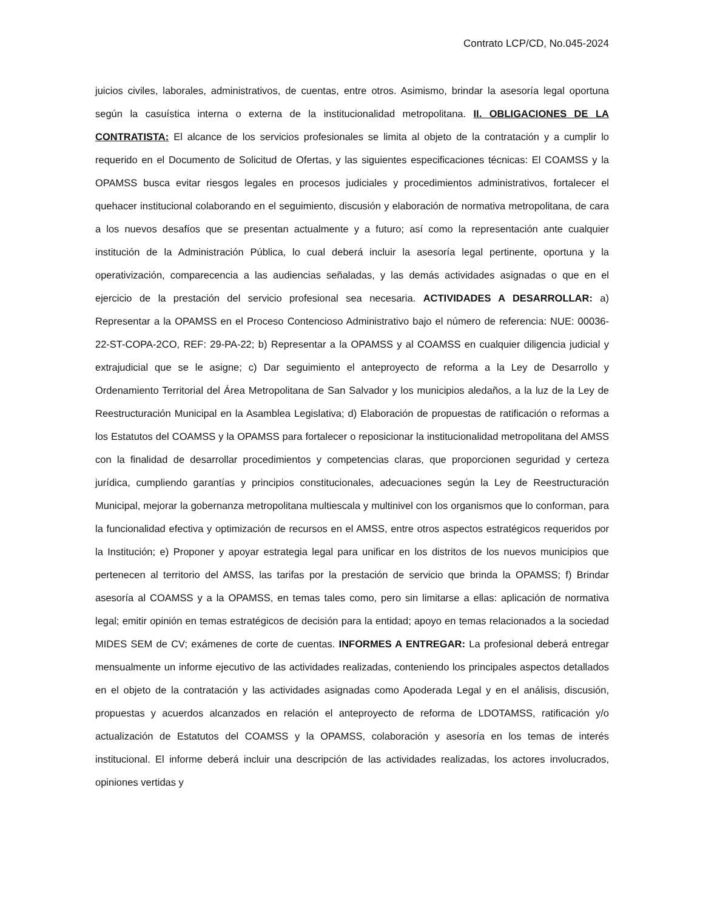Contrato LCP/CD, No.045-2024
juicios civiles, laborales, administrativos, de cuentas, entre otros. Asimismo, brindar la asesoría legal oportuna según la casuística interna o externa de la institucionalidad metropolitana. II. OBLIGACIONES DE LA CONTRATISTA: El alcance de los servicios profesionales se limita al objeto de la contratación y a cumplir lo requerido en el Documento de Solicitud de Ofertas, y las siguientes especificaciones técnicas: El COAMSS y la OPAMSS busca evitar riesgos legales en procesos judiciales y procedimientos administrativos, fortalecer el quehacer institucional colaborando en el seguimiento, discusión y elaboración de normativa metropolitana, de cara a los nuevos desafíos que se presentan actualmente y a futuro; así como la representación ante cualquier institución de la Administración Pública, lo cual deberá incluir la asesoría legal pertinente, oportuna y la operativización, comparecencia a las audiencias señaladas, y las demás actividades asignadas o que en el ejercicio de la prestación del servicio profesional sea necesaria. ACTIVIDADES A DESARROLLAR: a) Representar a la OPAMSS en el Proceso Contencioso Administrativo bajo el número de referencia: NUE: 00036-22-ST-COPA-2CO, REF: 29-PA-22; b) Representar a la OPAMSS y al COAMSS en cualquier diligencia judicial y extrajudicial que se le asigne; c) Dar seguimiento el anteproyecto de reforma a la Ley de Desarrollo y Ordenamiento Territorial del Área Metropolitana de San Salvador y los municipios aledaños, a la luz de la Ley de Reestructuración Municipal en la Asamblea Legislativa; d) Elaboración de propuestas de ratificación o reformas a los Estatutos del COAMSS y la OPAMSS para fortalecer o reposicionar la institucionalidad metropolitana del AMSS con la finalidad de desarrollar procedimientos y competencias claras, que proporcionen seguridad y certeza jurídica, cumpliendo garantías y principios constitucionales, adecuaciones según la Ley de Reestructuración Municipal, mejorar la gobernanza metropolitana multiescala y multinivel con los organismos que lo conforman, para la funcionalidad efectiva y optimización de recursos en el AMSS, entre otros aspectos estratégicos requeridos por la Institución; e) Proponer y apoyar estrategia legal para unificar en los distritos de los nuevos municipios que pertenecen al territorio del AMSS, las tarifas por la prestación de servicio que brinda la OPAMSS; f) Brindar asesoría al COAMSS y a la OPAMSS, en temas tales como, pero sin limitarse a ellas: aplicación de normativa legal; emitir opinión en temas estratégicos de decisión para la entidad; apoyo en temas relacionados a la sociedad MIDES SEM de CV; exámenes de corte de cuentas. INFORMES A ENTREGAR: La profesional deberá entregar mensualmente un informe ejecutivo de las actividades realizadas, conteniendo los principales aspectos detallados en el objeto de la contratación y las actividades asignadas como Apoderada Legal y en el análisis, discusión, propuestas y acuerdos alcanzados en relación el anteproyecto de reforma de LDOTAMSS, ratificación y/o actualización de Estatutos del COAMSS y la OPAMSS, colaboración y asesoría en los temas de interés institucional. El informe deberá incluir una descripción de las actividades realizadas, los actores involucrados, opiniones vertidas y